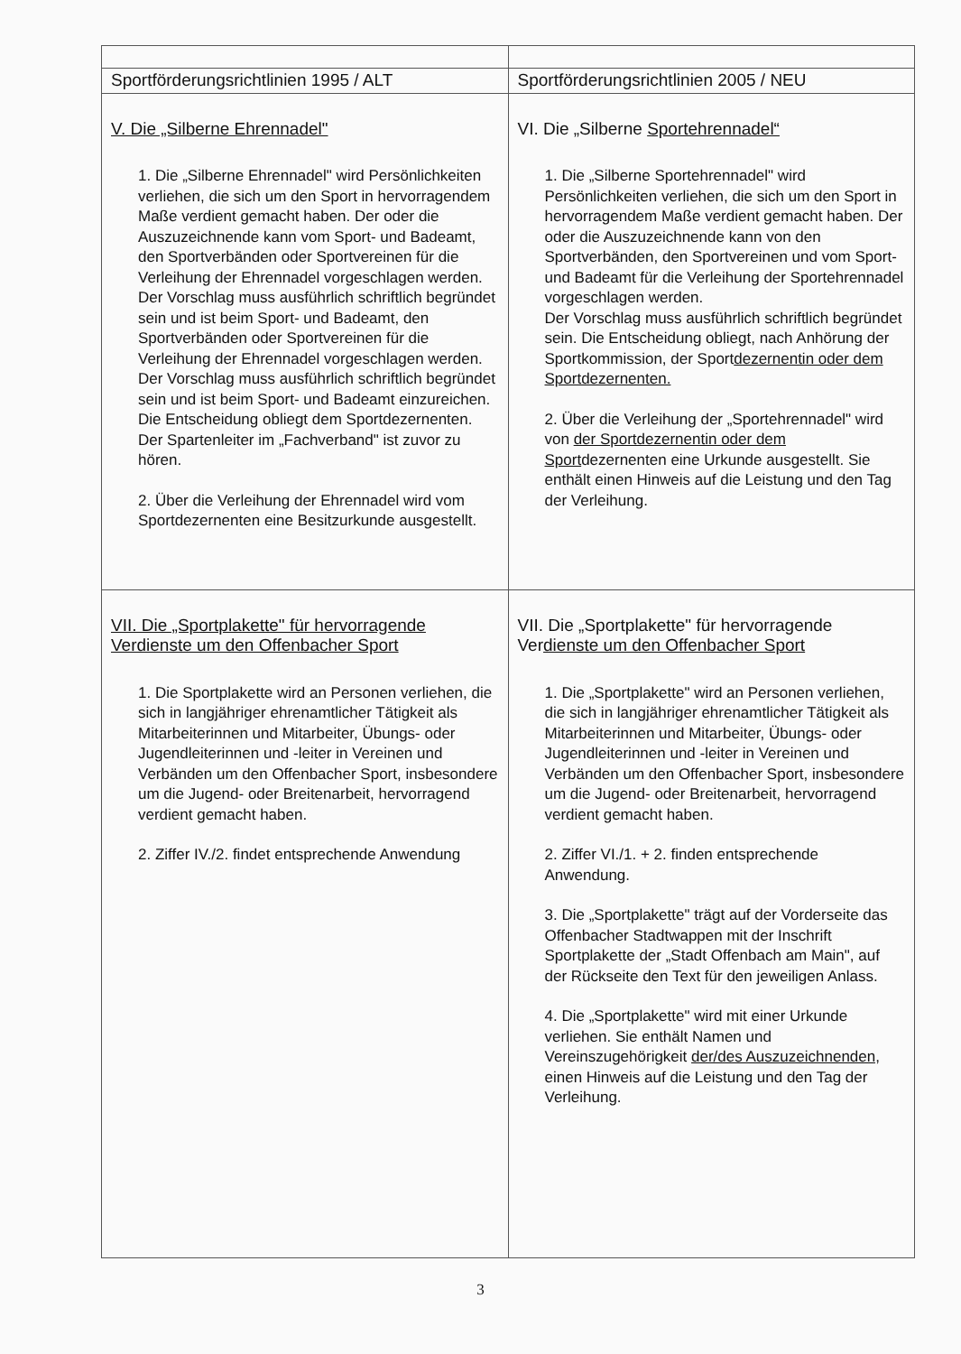| Sportförderungsrichtlinien 1995 / ALT | Sportförderungsrichtlinien 2005 / NEU |
| --- | --- |
| V. Die „Silberne Ehrennadel" 1. Die „Silberne Ehrennadel" wird Persönlichkeiten verliehen, die sich um den Sport in hervorragendem Maße verdient gemacht haben. Der oder die Auszuzeichnende kann vom Sport- und Badeamt, den Sportverbänden oder Sportvereinen für die Verleihung der Ehrennadel vorgeschlagen werden. Der Vorschlag muss ausführlich schriftlich begründet sein und ist beim Sport- und Badeamt, den Sportverbänden oder Sportvereinen für die Verleihung der Ehrennadel vorgeschlagen werden. Der Vorschlag muss ausführlich schriftlich begründet sein und ist beim Sport- und Badeamt einzureichen. Die Entscheidung obliegt dem Sportdezernenten. Der Spartenleiter im „Fachverband" ist zuvor zu hören. 2. Über die Verleihung der Ehrennadel wird vom Sportdezernenten eine Besitzurkunde ausgestellt. | VI. Die „Silberne Sportehrennadel“ 1. Die „Silberne Sportehrennadel" wird Persönlichkeiten verliehen, die sich um den Sport in hervorragendem Maße verdient gemacht haben. Der oder die Auszuzeichnende kann von den Sportverbänden, den Sportvereinen und vom Sport- und Badeamt für die Verleihung der Sportehrennadel vorgeschlagen werden. Der Vorschlag muss ausführlich schriftlich begründet sein. Die Entscheidung obliegt, nach Anhörung der Sportkommission, der Sport dezernentin oder dem Sportdezernenten. 2. Über die Verleihung der „Sportehrennadel" wird von der Sportdezernentin oder dem Sport dezernenten eine Urkunde ausgestellt. Sie enthält einen Hinweis auf die Leistung und den Tag der Verleihung. |
| VII. Die „Sportplakette" für hervorragende Verdienste um den Offenbacher Sport 1. Die Sportplakette wird an Personen verliehen, die sich in langjähriger ehrenamtlicher Tätigkeit als Mitarbeiterinnen und Mitarbeiter, Übungs- oder Jugendleiterinnen und -leiter in Vereinen und Verbänden um den Offenbacher Sport, insbesondere um die Jugend- oder Breitenarbeit, hervorragend verdient gemacht haben. 2. Ziffer IV./2. findet entsprechende Anwendung | VII. Die „Sportplakette" für hervorragende Ver dienste um den Offenbacher Sport 1. Die „Sportplakette" wird an Personen verliehen, die sich in langjähriger ehrenamtlicher Tätigkeit als Mitarbeiterinnen und Mitarbeiter, Übungs- oder Jugendleiterinnen und -leiter in Vereinen und Verbänden um den Offenbacher Sport, insbesondere um die Jugend- oder Breitenarbeit, hervorragend verdient gemacht haben. 2. Ziffer VI./1. + 2. finden entsprechende Anwendung. 3. Die „Sportplakette" trägt auf der Vorderseite das Offenbacher Stadtwappen mit der Inschrift Sportplakette der „Stadt Offenbach am Main", auf der Rückseite den Text für den jeweiligen Anlass. 4. Die „Sportplakette" wird mit einer Urkunde verliehen. Sie enthält Namen und Vereinszugehörigkeit der/des Auszuzeichnenden, einen Hinweis auf die Leistung und den Tag der Verleihung. |
3